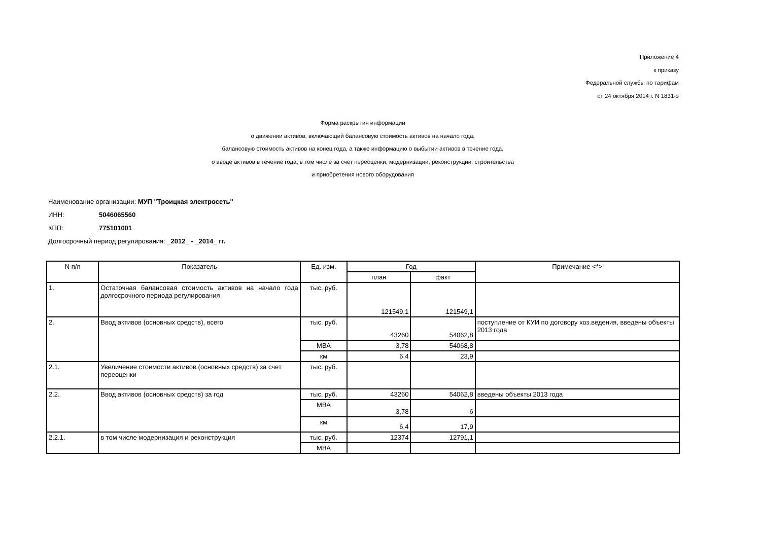Приложение 4
к приказу
Федеральной службы по тарифам
от 24 октября 2014 г. N 1831-э
Форма раскрытия информации
о движении активов, включающий балансовую стоимость активов на начало года,
балансовую стоимость активов на конец года, а также информацию о выбытии активов в течение года,
о вводе активов в течение года, в том числе за счет переоценки, модернизации, реконструкции, строительства
и приобретения нового оборудования
Наименование организации: МУП "Троицкая электросеть"
ИНН: 5046065560
КПП: 775101001
Долгосрочный период регулирования: _2012_ - _2014_ гг.
| N п/п | Показатель | Ед. изм. | Год | | Примечание <*> |
| --- | --- | --- | --- | --- | --- |
| | | | план | факт | |
| 1. | Остаточная балансовая стоимость активов на начало года долгосрочного периода регулирования | тыс. руб. | 121549,1 | 121549,1 | |
| 2. | Ввод активов (основных средств), всего | тыс. руб. | 43260 | 54062,8 | поступление от КУИ по договору хоз.ведения, введены объекты 2013 года |
| | | МВА | 3,78 | 54068,8 | |
| | | км | 6,4 | 23,9 | |
| 2.1. | Увеличение стоимости активов (основных средств) за счет переоценки | тыс. руб. | | | |
| 2.2. | Ввод активов (основных средств) за год | тыс. руб. | 43260 | 54062,8 | введены объекты 2013 года |
| | | МВА | 3,78 | 6 | |
| | | км | 6,4 | 17,9 | |
| 2.2.1. | в том числе модернизация и реконструкция | тыс. руб. | 12374 | 12791,1 | |
| | | МВА | | | |